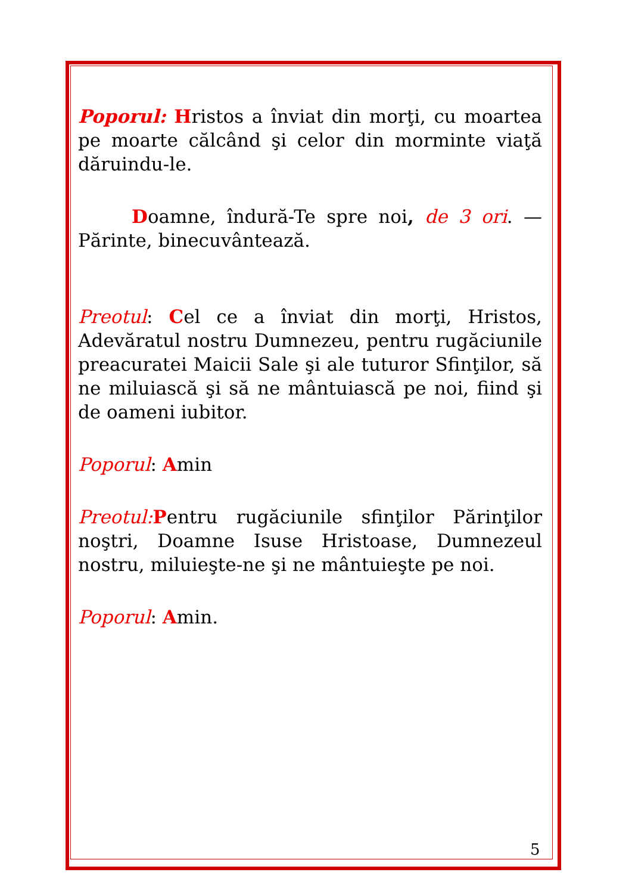Poporul: Hristos a înviat din morţi, cu moartea pe moarte călcând şi celor din morminte viaţă dăruindu-le.
Doamne, îndură-Te spre noi, de 3 ori. — Părinte, binecuvântează.
Preotul: Cel ce a înviat din morţi, Hristos, Adevăratul nostru Dumnezeu, pentru rugăciunile preacuratei Maicii Sale şi ale tuturor Sfinţilor, să ne miluiască şi să ne mântuiască pe noi, fiind şi de oameni iubitor.
Poporul: Amin
Preotul: Pentru rugăciunile sfinţilor Părinţilor noştri, Doamne Isuse Hristoase, Dumnezeul nostru, miluieşte-ne şi ne mântuieşte pe noi.
Poporul: Amin.
5